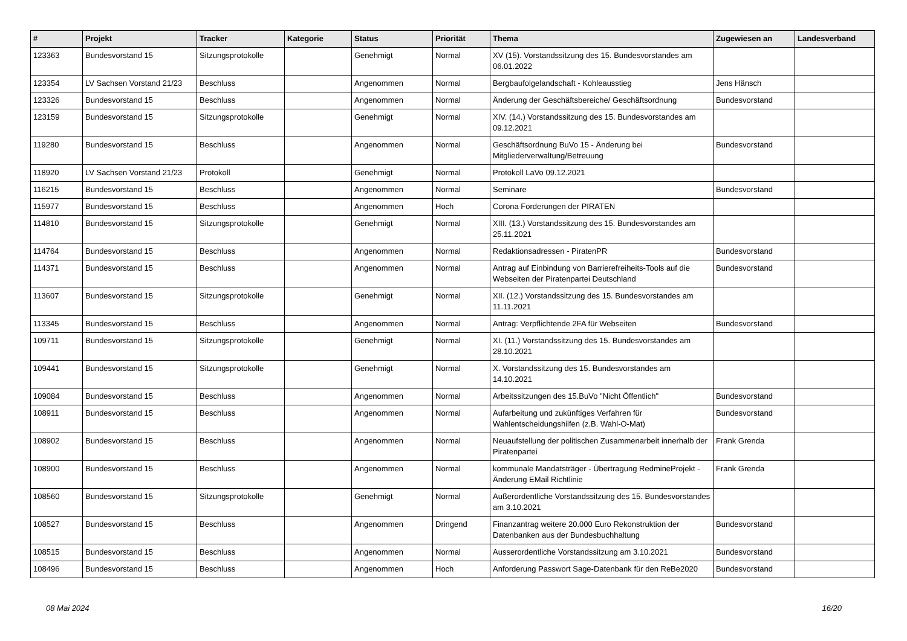| # | Projekt | Tracker | Kategorie | Status | Priorität | Thema | Zugewiesen an | Landesverband |
| --- | --- | --- | --- | --- | --- | --- | --- | --- |
| 123363 | Bundesvorstand 15 | Sitzungsprotokolle | | Genehmigt | Normal | XV (15). Vorstandssitzung des 15. Bundesvorstandes am 06.01.2022 | | |
| 123354 | LV Sachsen Vorstand 21/23 | Beschluss | | Angenommen | Normal | Bergbaufolgelandschaft - Kohleausstieg | Jens Hänsch | |
| 123326 | Bundesvorstand 15 | Beschluss | | Angenommen | Normal | Änderung der Geschäftsbereiche/ Geschäftsordnung | Bundesvorstand | |
| 123159 | Bundesvorstand 15 | Sitzungsprotokolle | | Genehmigt | Normal | XIV. (14.) Vorstandssitzung des 15. Bundesvorstandes am 09.12.2021 | | |
| 119280 | Bundesvorstand 15 | Beschluss | | Angenommen | Normal | Geschäftsordnung BuVo 15 - Änderung bei Mitgliederverwaltung/Betreuung | Bundesvorstand | |
| 118920 | LV Sachsen Vorstand 21/23 | Protokoll | | Genehmigt | Normal | Protokoll LaVo 09.12.2021 | | |
| 116215 | Bundesvorstand 15 | Beschluss | | Angenommen | Normal | Seminare | Bundesvorstand | |
| 115977 | Bundesvorstand 15 | Beschluss | | Angenommen | Hoch | Corona Forderungen der PIRATEN | | |
| 114810 | Bundesvorstand 15 | Sitzungsprotokolle | | Genehmigt | Normal | XIII. (13.) Vorstandssitzung des 15. Bundesvorstandes am 25.11.2021 | | |
| 114764 | Bundesvorstand 15 | Beschluss | | Angenommen | Normal | Redaktionsadressen - PiratenPR | Bundesvorstand | |
| 114371 | Bundesvorstand 15 | Beschluss | | Angenommen | Normal | Antrag auf Einbindung von Barrierefreiheits-Tools auf die Webseiten der Piratenpartei Deutschland | Bundesvorstand | |
| 113607 | Bundesvorstand 15 | Sitzungsprotokolle | | Genehmigt | Normal | XII. (12.) Vorstandssitzung des 15. Bundesvorstandes am 11.11.2021 | | |
| 113345 | Bundesvorstand 15 | Beschluss | | Angenommen | Normal | Antrag: Verpflichtende 2FA für Webseiten | Bundesvorstand | |
| 109711 | Bundesvorstand 15 | Sitzungsprotokolle | | Genehmigt | Normal | XI. (11.) Vorstandssitzung des 15. Bundesvorstandes am 28.10.2021 | | |
| 109441 | Bundesvorstand 15 | Sitzungsprotokolle | | Genehmigt | Normal | X. Vorstandssitzung des 15. Bundesvorstandes am 14.10.2021 | | |
| 109084 | Bundesvorstand 15 | Beschluss | | Angenommen | Normal | Arbeitssitzungen des 15.BuVo "Nicht Öffentlich" | Bundesvorstand | |
| 108911 | Bundesvorstand 15 | Beschluss | | Angenommen | Normal | Aufarbeitung und zukünftiges Verfahren für Wahlentscheidungshilfen (z.B. Wahl-O-Mat) | Bundesvorstand | |
| 108902 | Bundesvorstand 15 | Beschluss | | Angenommen | Normal | Neuaufstellung der politischen Zusammenarbeit innerhalb der Piratenpartei | Frank Grenda | |
| 108900 | Bundesvorstand 15 | Beschluss | | Angenommen | Normal | kommunale Mandatsträger - Übertragung RedmineProjekt - Änderung EMail Richtlinie | Frank Grenda | |
| 108560 | Bundesvorstand 15 | Sitzungsprotokolle | | Genehmigt | Normal | Außerordentliche Vorstandssitzung des 15. Bundesvorstandes am 3.10.2021 | | |
| 108527 | Bundesvorstand 15 | Beschluss | | Angenommen | Dringend | Finanzantrag weitere 20.000 Euro Rekonstruktion der Datenbanken aus der Bundesbuchhaltung | Bundesvorstand | |
| 108515 | Bundesvorstand 15 | Beschluss | | Angenommen | Normal | Ausserordentliche Vorstandssitzung am 3.10.2021 | Bundesvorstand | |
| 108496 | Bundesvorstand 15 | Beschluss | | Angenommen | Hoch | Anforderung Passwort Sage-Datenbank für den ReBe2020 | Bundesvorstand | |
08 Mai 2024 16/20